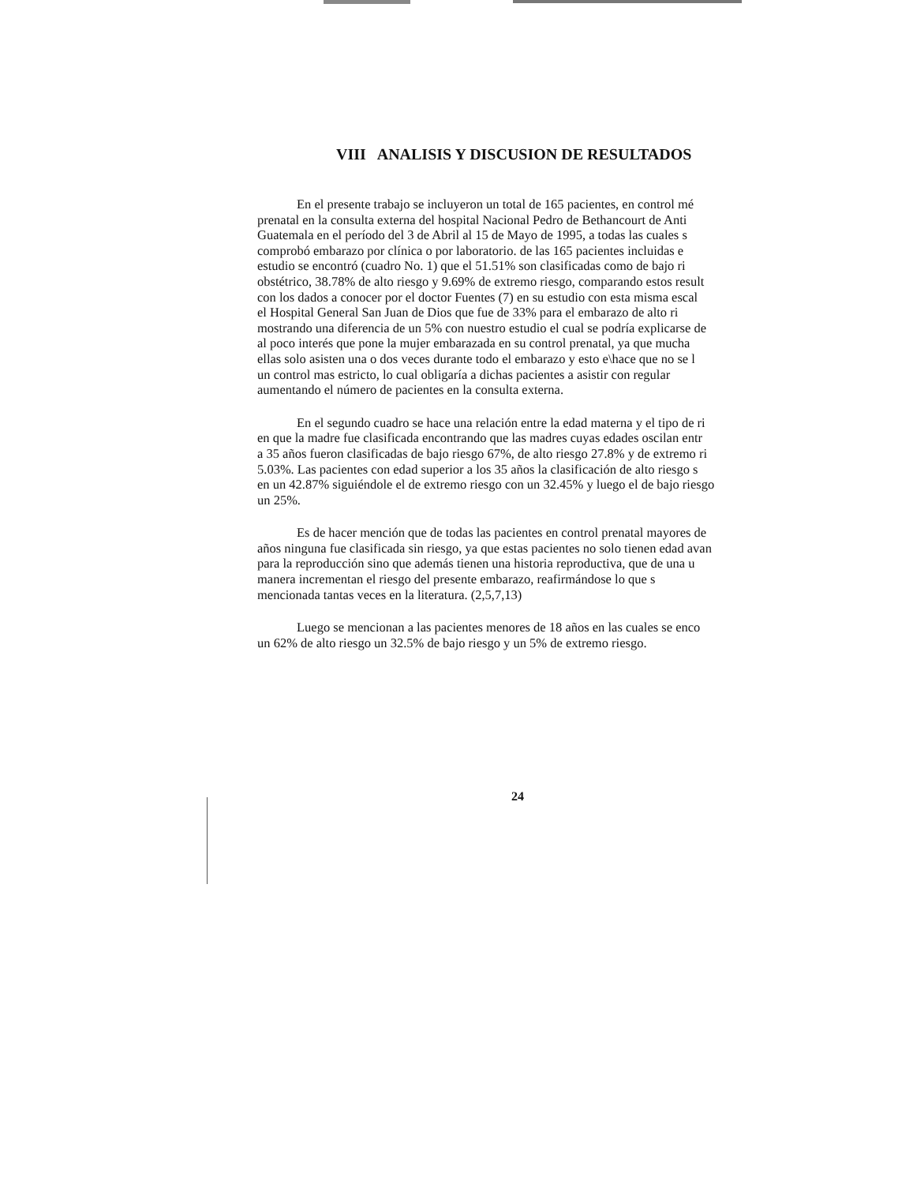VIII ANALISIS Y DISCUSION DE RESULTADOS
En el presente trabajo se incluyeron un total de 165 pacientes, en control mé
prenatal en la consulta externa del hospital Nacional Pedro de Bethancourt de Anti
Guatemala en el período del 3 de Abril al 15 de Mayo de 1995, a todas las cuales s
comprobó embarazo por clínica o por laboratorio. de las 165 pacientes incluidas e
estudio se encontró (cuadro No. 1) que el 51.51% son clasificadas como de bajo ri
obstétrico, 38.78% de alto riesgo y 9.69% de extremo riesgo, comparando estos result
con los dados a conocer por el doctor Fuentes (7) en su estudio con esta misma escal
el Hospital General San Juan de Dios que fue de 33% para el embarazo de alto ri
mostrando una diferencia de un 5% con nuestro estudio el cual se podría explicarse de
al poco interés que pone la mujer embarazada en su control prenatal, ya que mucha
ellas solo asisten una o dos veces durante todo el embarazo y esto e\hace que no se l
un control mas estricto, lo cual obligaría a dichas pacientes a asistir con regular
aumentando el número de pacientes en la consulta externa.
En el segundo cuadro se hace una relación entre la edad materna y el tipo de ri
en que la madre fue clasificada encontrando que las madres cuyas edades oscilan entr
a 35 años fueron clasificadas de bajo riesgo 67%, de alto riesgo 27.8% y de extremo ri
5.03%. Las pacientes con edad superior a los 35 años la clasificación de alto riesgo s
en un 42.87% siguiéndole el de extremo riesgo con un 32.45% y luego el de bajo riesgo
un 25%.
Es de hacer mención que de todas las pacientes en control prenatal mayores de
años ninguna fue clasificada sin riesgo, ya que estas pacientes no solo tienen edad avan
para la reproducción sino que además tienen una historia reproductiva, que de una u
manera incrementan el riesgo del presente embarazo, reafirmándose lo que s
mencionada tantas veces en la literatura. (2,5,7,13)
Luego se mencionan a las pacientes menores de 18 años en las cuales se enco
un 62% de alto riesgo un 32.5% de bajo riesgo y un 5% de extremo riesgo.
24